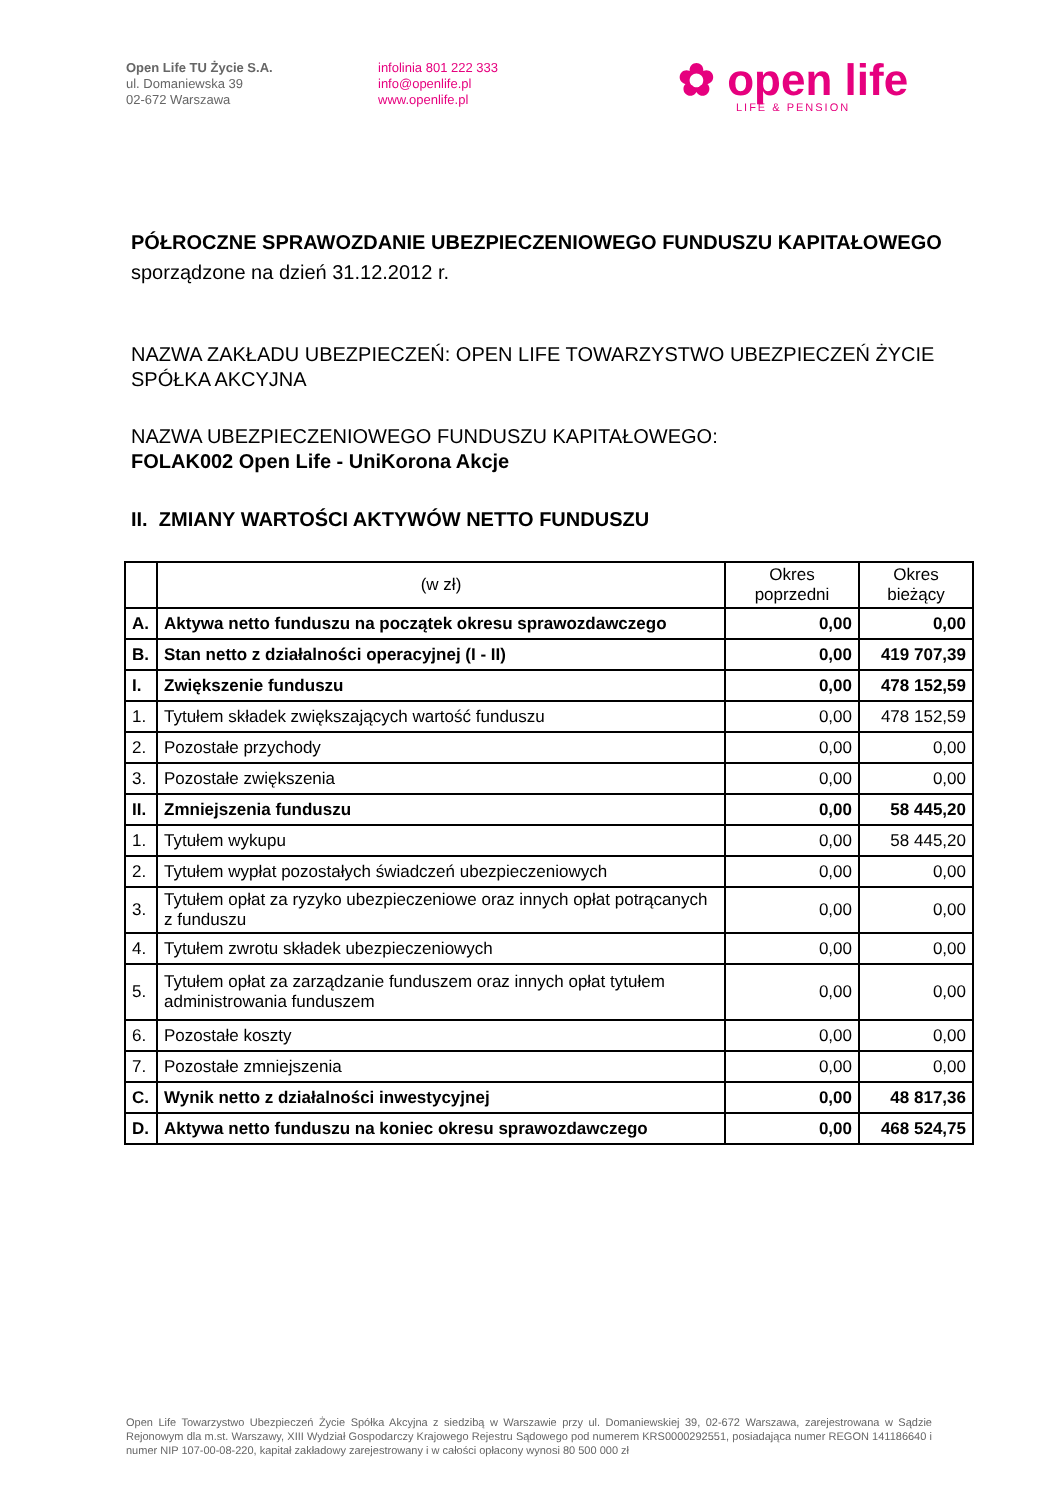Open Life TU Życie S.A.
ul. Domaniewska 39
02-672 Warszawa
infolinia 801 222 333
info@openlife.pl
www.openlife.pl
✿ open life
LIFE & PENSION
PÓŁROCZNE SPRAWOZDANIE UBEZPIECZENIOWEGO FUNDUSZU KAPITAŁOWEGO
sporządzone na dzień 31.12.2012 r.
NAZWA ZAKŁADU UBEZPIECZEŃ: OPEN LIFE TOWARZYSTWO UBEZPIECZEŃ ŻYCIE SPÓŁKA AKCYJNA
NAZWA UBEZPIECZENIOWEGO FUNDUSZU KAPITAŁOWEGO:
FOLAK002 Open Life - UniKorona Akcje
II. ZMIANY WARTOŚCI AKTYWÓW NETTO FUNDUSZU
| | (w zł) | Okres poprzedni | Okres bieżący |
| --- | --- | --- | --- |
| A. | Aktywa netto funduszu na początek okresu sprawozdawczego | 0,00 | 0,00 |
| B. | Stan netto z działalności operacyjnej (I - II) | 0,00 | 419 707,39 |
| I. | Zwiększenie funduszu | 0,00 | 478 152,59 |
| 1. | Tytułem składek zwiększających wartość funduszu | 0,00 | 478 152,59 |
| 2. | Pozostałe przychody | 0,00 | 0,00 |
| 3. | Pozostałe zwiększenia | 0,00 | 0,00 |
| II. | Zmniejszenia funduszu | 0,00 | 58 445,20 |
| 1. | Tytułem wykupu | 0,00 | 58 445,20 |
| 2. | Tytułem wypłat pozostałych świadczeń ubezpieczeniowych | 0,00 | 0,00 |
| 3. | Tytułem opłat za ryzyko ubezpieczeniowe oraz innych opłat potrącanych z funduszu | 0,00 | 0,00 |
| 4. | Tytułem zwrotu składek ubezpieczeniowych | 0,00 | 0,00 |
| 5. | Tytułem opłat za zarządzanie funduszem oraz innych opłat tytułem administrowania funduszem | 0,00 | 0,00 |
| 6. | Pozostałe koszty | 0,00 | 0,00 |
| 7. | Pozostałe zmniejszenia | 0,00 | 0,00 |
| C. | Wynik netto z działalności inwestycyjnej | 0,00 | 48 817,36 |
| D. | Aktywa netto funduszu na koniec okresu sprawozdawczego | 0,00 | 468 524,75 |
Open Life Towarzystwo Ubezpieczeń Życie Spółka Akcyjna z siedzibą w Warszawie przy ul. Domaniewskiej 39, 02-672 Warszawa, zarejestrowana w Sądzie Rejonowym dla m.st. Warszawy, XIII Wydział Gospodarczy Krajowego Rejestru Sądowego pod numerem KRS0000292551, posiadająca numer REGON 141186640 i numer NIP 107-00-08-220, kapitał zakładowy zarejestrowany i w całości opłacony wynosi 80 500 000 zł